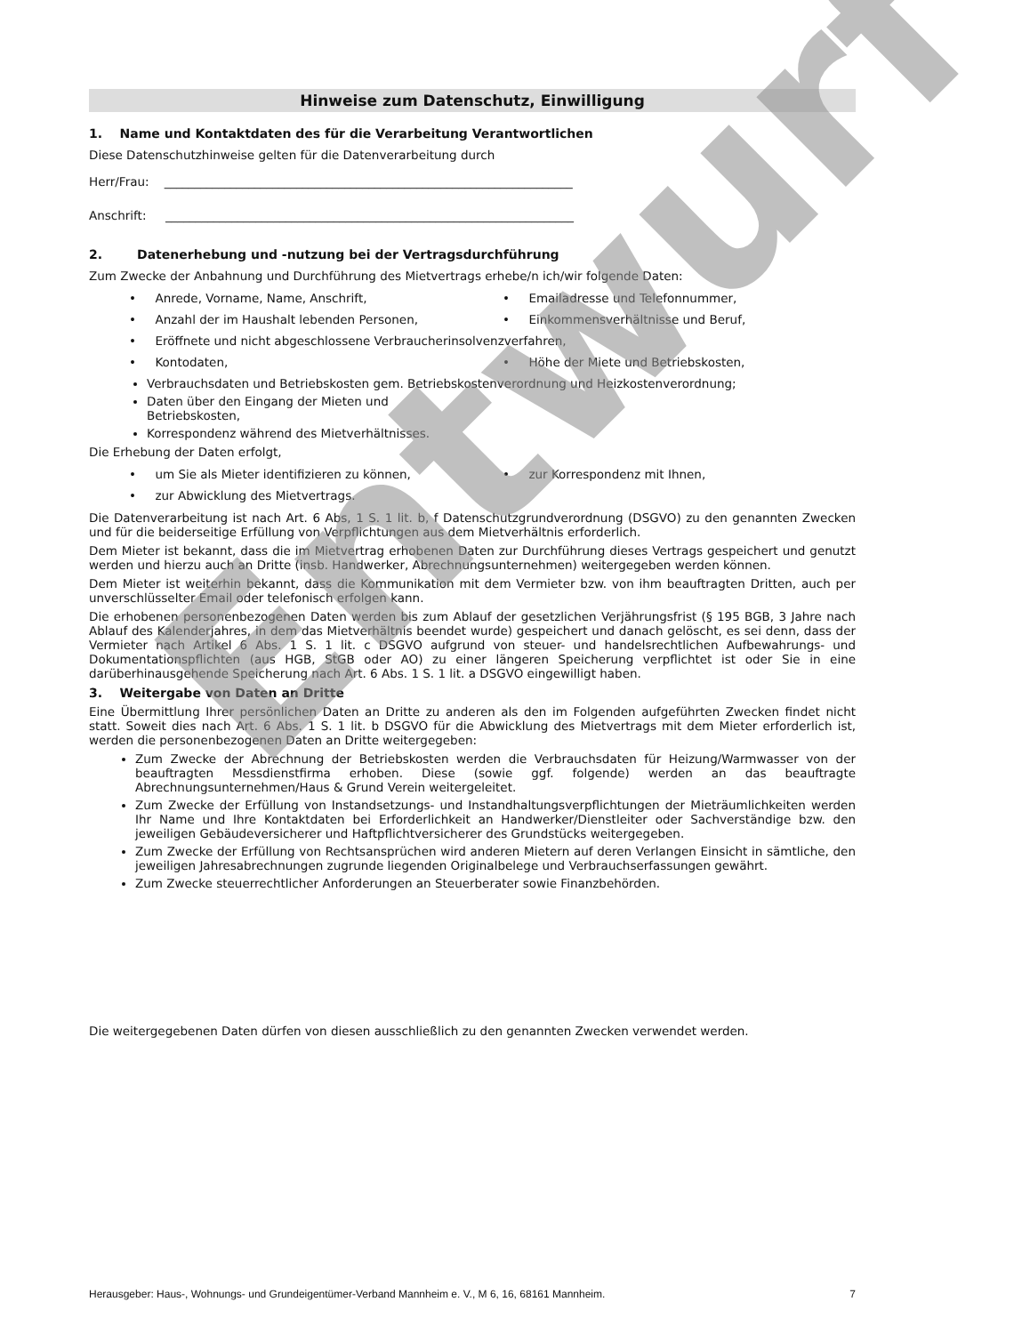Hinweise zum Datenschutz, Einwilligung
1. Name und Kontaktdaten des für die Verarbeitung Verantwortlichen
Diese Datenschutzhinweise gelten für die Datenverarbeitung durch
Herr/Frau: ____________________________________________________________________
Anschrift: ____________________________________________________________________
2. Datenerhebung und -nutzung bei der Vertragsdurchführung
Zum Zwecke der Anbahnung und Durchführung des Mietvertrags erhebe/n ich/wir folgende Daten:
• Anrede, Vorname, Name, Anschrift,
• Emailadresse und Telefonnummer,
• Anzahl der im Haushalt lebenden Personen,
• Einkommensverhältnisse und Beruf,
• Eröffnete und nicht abgeschlossene Verbraucherinsolvenzverfahren,
• Kontodaten,
• Höhe der Miete und Betriebskosten,
Verbrauchsdaten und Betriebskosten gem. Betriebskostenverordnung und Heizkostenverordnung;
Daten über den Eingang der Mieten und Betriebskosten,
Korrespondenz während des Mietverhältnisses.
Die Erhebung der Daten erfolgt,
• um Sie als Mieter identifizieren zu können,
• zur Korrespondenz mit Ihnen,
• zur Abwicklung des Mietvertrags.
Die Datenverarbeitung ist nach Art. 6 Abs, 1 S. 1 lit. b, f Datenschutzgrundverordnung (DSGVO) zu den genannten Zwecken und für die beiderseitige Erfüllung von Verpflichtungen aus dem Mietverhältnis erforderlich.
Dem Mieter ist bekannt, dass die im Mietvertrag erhobenen Daten zur Durchführung dieses Vertrags gespeichert und genutzt werden und hierzu auch an Dritte (insb. Handwerker, Abrechnungsunternehmen) weitergegeben werden können.
Dem Mieter ist weiterhin bekannt, dass die Kommunikation mit dem Vermieter bzw. von ihm beauftragten Dritten, auch per unverschlüsselter Email oder telefonisch erfolgen kann.
Die erhobenen personenbezogenen Daten werden bis zum Ablauf der gesetzlichen Verjährungsfrist (§ 195 BGB, 3 Jahre nach Ablauf des Kalenderjahres, in dem das Mietverhältnis beendet wurde) gespeichert und danach gelöscht, es sei denn, dass der Vermieter nach Artikel 6 Abs. 1 S. 1 lit. c DSGVO aufgrund von steuer- und handelsrechtlichen Aufbewahrungs- und Dokumentationspflichten (aus HGB, StGB oder AO) zu einer längeren Speicherung verpflichtet ist oder Sie in eine darüberhinausgehende Speicherung nach Art. 6 Abs. 1 S. 1 lit. a DSGVO eingewilligt haben.
3. Weitergabe von Daten an Dritte
Eine Übermittlung Ihrer persönlichen Daten an Dritte zu anderen als den im Folgenden aufgeführten Zwecken findet nicht statt. Soweit dies nach Art. 6 Abs. 1 S. 1 lit. b DSGVO für die Abwicklung des Mietvertrags mit dem Mieter erforderlich ist, werden die personenbezogenen Daten an Dritte weitergegeben:
Zum Zwecke der Abrechnung der Betriebskosten werden die Verbrauchsdaten für Heizung/Warmwasser von der beauftragten Messdienstfirma erhoben. Diese (sowie ggf. folgende) werden an das beauftragte Abrechnungsunternehmen/Haus & Grund Verein weitergeleitet.
Zum Zwecke der Erfüllung von Instandsetzungs- und Instandhaltungsverpflichtungen der Mieträumlichkeiten werden Ihr Name und Ihre Kontaktdaten bei Erforderlichkeit an Handwerker/Dienstleiter oder Sachverständige bzw. den jeweiligen Gebäudeversicherer und Haftpflichtversicherer des Grundstücks weitergegeben.
Zum Zwecke der Erfüllung von Rechtsansprüchen wird anderen Mietern auf deren Verlangen Einsicht in sämtliche, den jeweiligen Jahresabrechnungen zugrunde liegenden Originalbelege und Verbrauchserfassungen gewährt.
Zum Zwecke steuerrechtlicher Anforderungen an Steuerberater sowie Finanzbehörden.
Die weitergegebenen Daten dürfen von diesen ausschließlich zu den genannten Zwecken verwendet werden.
Entwurf
Herausgeber: Haus-, Wohnungs- und Grundeigentümer-Verband Mannheim e. V., M 6, 16, 68161 Mannheim. 7